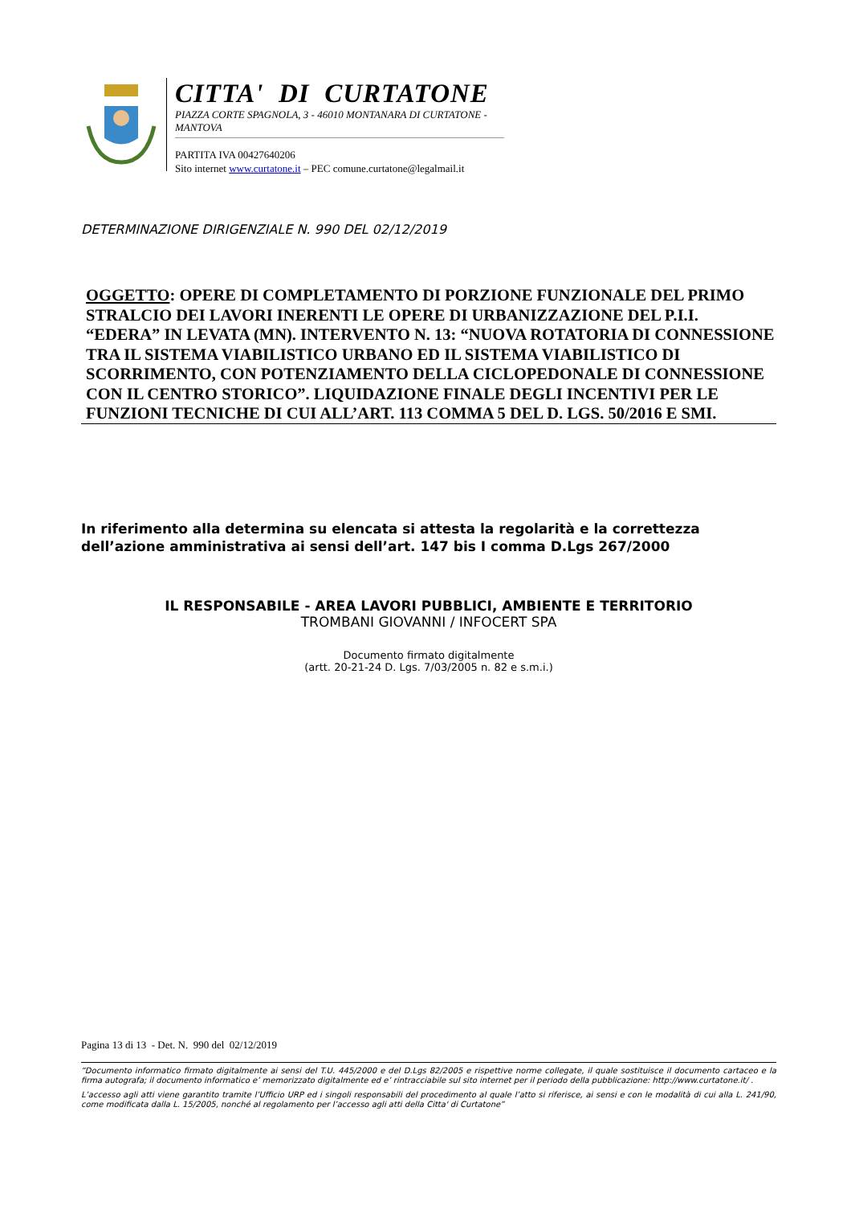CITTA' DI CURTATONE
PIAZZA CORTE SPAGNOLA, 3 - 46010 MONTANARA DI CURTATONE - MANTOVA
PARTITA IVA 00427640206
Sito internet www.curtatone.it – PEC comune.curtatone@legalmail.it
DETERMINAZIONE DIRIGENZIALE N. 990 DEL 02/12/2019
OGGETTO: OPERE DI COMPLETAMENTO DI PORZIONE FUNZIONALE DEL PRIMO STRALCIO DEI LAVORI INERENTI LE OPERE DI URBANIZZAZIONE DEL P.I.I. “EDERA” IN LEVATA (MN). INTERVENTO N. 13: “NUOVA ROTATORIA DI CONNESSIONE TRA IL SISTEMA VIABILISTICO URBANO ED IL SISTEMA VIABILISTICO DI SCORRIMENTO, CON POTENZIAMENTO DELLA CICLOPEDONALE DI CONNESSIONE CON IL CENTRO STORICO”. LIQUIDAZIONE FINALE DEGLI INCENTIVI PER LE FUNZIONI TECNICHE DI CUI ALL’ART. 113 COMMA 5 DEL D. LGS. 50/2016 E SMI.
In riferimento alla determina su elencata si attesta la regolarità e la correttezza dell’azione amministrativa ai sensi dell’art. 147 bis I comma D.Lgs 267/2000
IL RESPONSABILE - AREA LAVORI PUBBLICI, AMBIENTE E TERRITORIO
TROMBANI GIOVANNI / INFOCERT SPA
Documento firmato digitalmente
(artt. 20-21-24 D. Lgs. 7/03/2005 n. 82 e s.m.i.)
Pagina 13 di 13 - Det. N. 990 del 02/12/2019
“Documento informatico firmato digitalmente ai sensi del T.U. 445/2000 e del D.Lgs 82/2005 e rispettive norme collegate, il quale sostituisce il documento cartaceo e la firma autografa; il documento informatico e’ memorizzato digitalmente ed e’ rintracciabile sul sito internet per il periodo della pubblicazione: http://www.curtatone.it/ .
L’accesso agli atti viene garantito tramite l’Ufficio URP ed i singoli responsabili del procedimento al quale l’atto si riferisce, ai sensi e con le modalità di cui alla L. 241/90, come modificata dalla L. 15/2005, nonché al regolamento per l’accesso agli atti della Citta' di Curtatone”